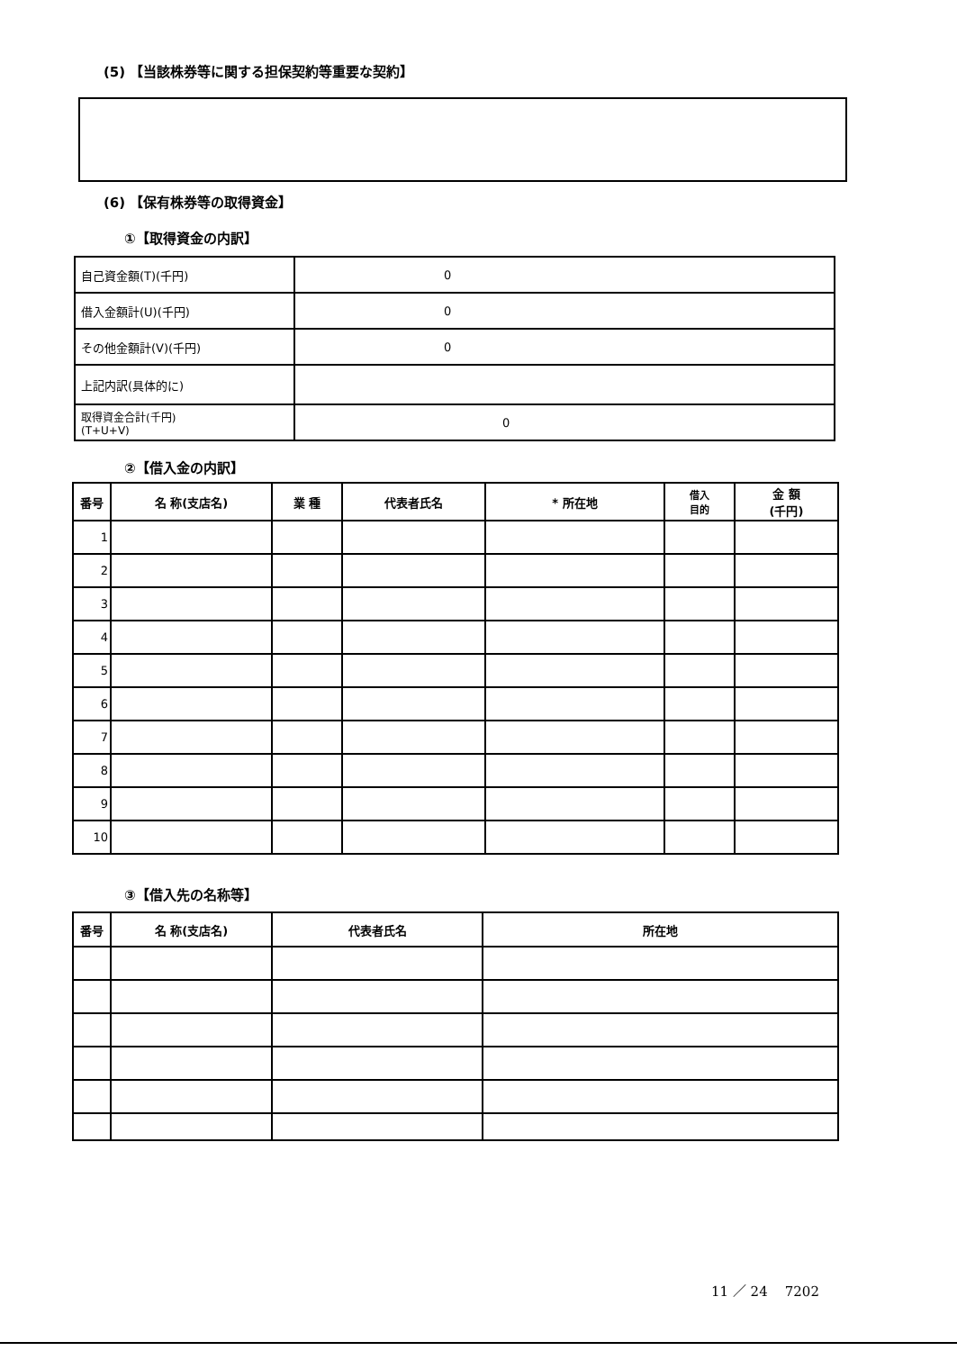(5) 【当該株券等に関する担保契約等重要な契約】
(6) 【保有株券等の取得資金】
①【取得資金の内訳】
| 自己資金額(T)(千円) | 0 |
| 借入金額計(U)(千円) | 0 |
| その他金額計(V)(千円) | 0 |
| 上記内訳(具体的に) | |
| 取得資金合計(千円) (T+U+V) | 0 |
②【借入金の内訳】
| 番号 | 名 称(支店名) | 業 種 | 代表者氏名 | * 所在地 | 借入 目的 | 金 額 (千円) |
| --- | --- | --- | --- | --- | --- | --- |
| 1 | | | | | | |
| 2 | | | | | | |
| 3 | | | | | | |
| 4 | | | | | | |
| 5 | | | | | | |
| 6 | | | | | | |
| 7 | | | | | | |
| 8 | | | | | | |
| 9 | | | | | | |
| 10 | | | | | | |
③【借入先の名称等】
| 番号 | 名 称(支店名) | 代表者氏名 | 所在地 |
| --- | --- | --- | --- |
11 ／ 24 7202